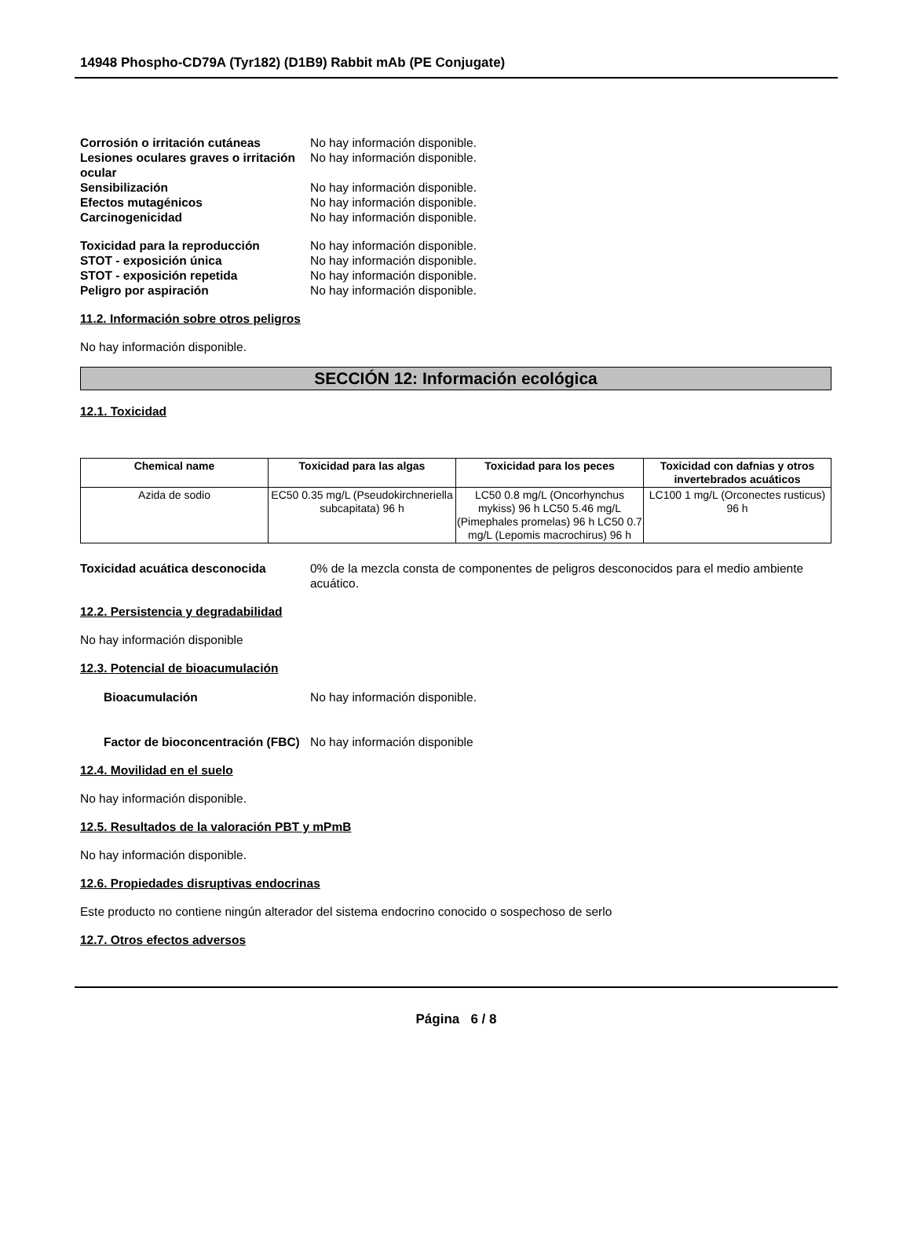14948 Phospho-CD79A (Tyr182) (D1B9) Rabbit mAb (PE Conjugate)
Corrosión o irritación cutáneas No hay información disponible.
Lesiones oculares graves o irritación ocular
No hay información disponible.
Sensibilización No hay información disponible.
Efectos mutagénicos No hay información disponible.
Carcinogenicidad No hay información disponible.
Toxicidad para la reproducción No hay información disponible.
STOT - exposición única No hay información disponible.
STOT - exposición repetida No hay información disponible.
Peligro por aspiración No hay información disponible.
11.2. Información sobre otros peligros
No hay información disponible.
SECCIÓN 12: Información ecológica
12.1. Toxicidad
| Chemical name | Toxicidad para las algas | Toxicidad para los peces | Toxicidad con dafnias y otros invertebrados acuáticos |
| --- | --- | --- | --- |
| Azida de sodio | EC50 0.35 mg/L (Pseudokirchneriella subcapitata) 96 h | LC50 0.8 mg/L (Oncorhynchus mykiss) 96 h LC50 5.46 mg/L (Pimephales promelas) 96 h LC50 0.7 mg/L (Lepomis macrochirus) 96 h | LC100 1 mg/L (Orconectes rusticus) 96 h |
Toxicidad acuática desconocida 0% de la mezcla consta de componentes de peligros desconocidos para el medio ambiente acuático.
12.2. Persistencia y degradabilidad
No hay información disponible
12.3. Potencial de bioacumulación
Bioacumulación No hay información disponible.
Factor de bioconcentración (FBC)
No hay información disponible
12.4. Movilidad en el suelo
No hay información disponible.
12.5. Resultados de la valoración PBT y mPmB
No hay información disponible.
12.6. Propiedades disruptivas endocrinas
Este producto no contiene ningún alterador del sistema endocrino conocido o sospechoso de serlo
12.7. Otros efectos adversos
Página 6 / 8